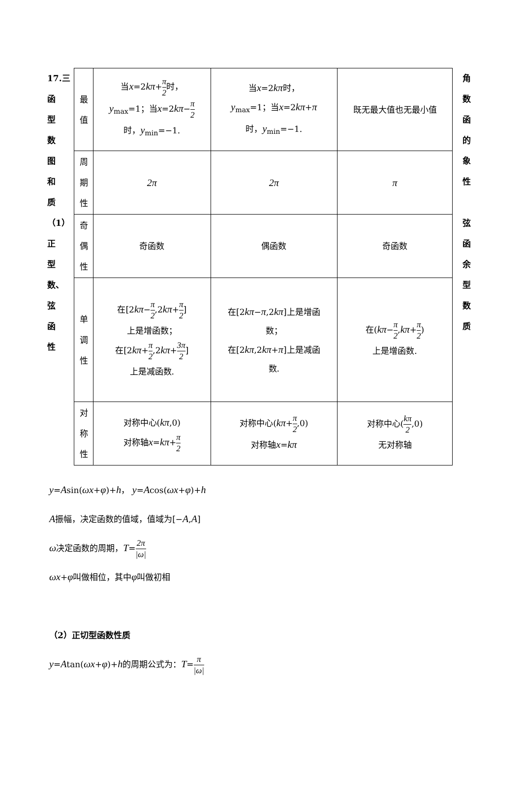17.三
函
型
数
图
和
质
（1）正
型
数、
弦
函
性
| 最 值 | 当 x =2 kπ + π 2 时， y<sub>max</sub>=1；当 x =2 kπ − π 2 时， y<sub>min</sub>=−1. | 当 x =2 kπ 时， y<sub>max</sub>=1；当 x =2 kπ + π 时， y<sub>min</sub>=−1. | 既无最大值也无最小值 |
| 周 期 性 | 2π | 2π | π |
| 奇 偶 性 | 奇函数 | 偶函数 | 奇函数 |
| 单 调 性 | 在[2 kπ − π 2 ,2 kπ + π 2 ] 上是增函数； 在[2 kπ + π 2 ,2 kπ + 3π 2 ] 上是减函数. | 在[2 kπ − π ,2 kπ ]上是增函 数； 在[2 kπ ,2 kπ + π ]上是减函 数. | 在( kπ − π 2 , kπ + π 2 ) 上是增函数. |
| 对 称 性 | 对称中心( kπ ,0) 对称轴 x = kπ + π 2 | 对称中心( kπ + π 2 ,0) 对称轴 x = kπ | 对称中心( kπ 2 ,0) 无对称轴 |
角
数
函
的
象
性
弦
函
余
型
数
质
y=Asin(ωx+φ)+h， y=Acos(ωx+φ)+h
A振幅，决定函数的值域，值域为[−A,A]
ω决定函数的周期，T=2π |ω|
ωx+φ叫做相位，其中φ叫做初相
（2）正切型函数性质
y=Atan(ωx+φ)+h的周期公式为：T=π |ω|